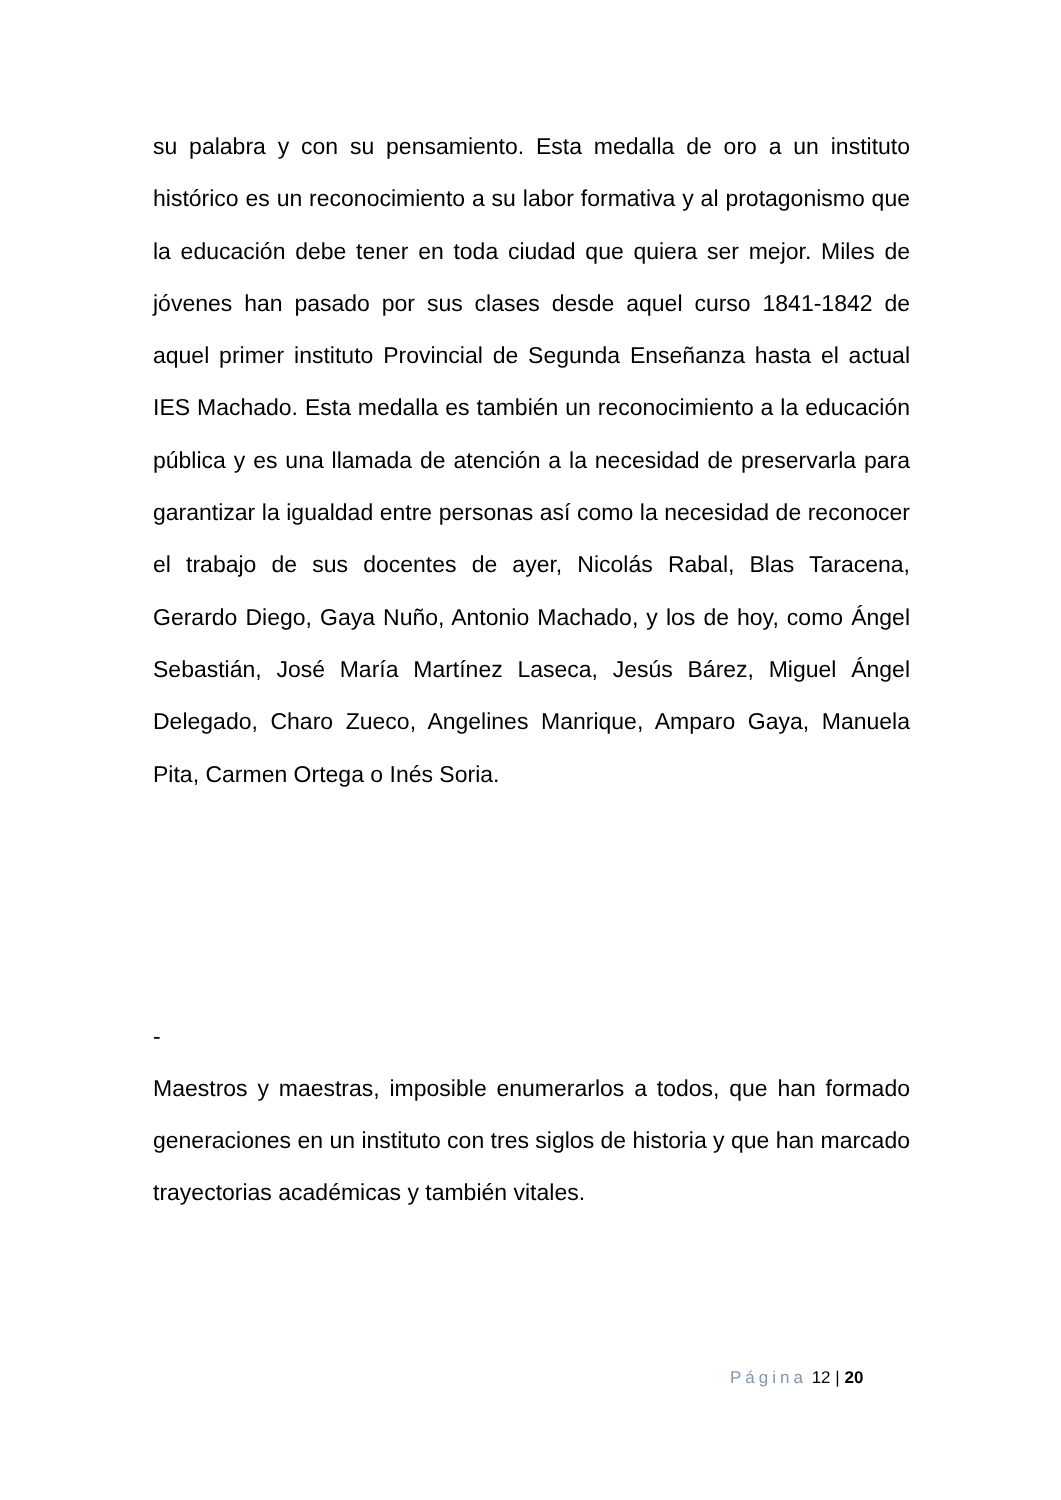su palabra y con su pensamiento. Esta medalla de oro a un instituto histórico es un reconocimiento a su labor formativa y al protagonismo que la educación debe tener en toda ciudad que quiera ser mejor. Miles de jóvenes han pasado por sus clases desde aquel curso 1841-1842 de aquel primer instituto Provincial de Segunda Enseñanza hasta el actual IES Machado. Esta medalla es también un reconocimiento a la educación pública y es una llamada de atención a la necesidad de preservarla para garantizar la igualdad entre personas así como la necesidad de reconocer el trabajo de sus docentes de ayer, Nicolás Rabal, Blas Taracena, Gerardo Diego, Gaya Nuño, Antonio Machado, y los de hoy, como Ángel Sebastián, José María Martínez Laseca, Jesús Bárez, Miguel Ángel Delegado, Charo Zueco, Angelines Manrique, Amparo Gaya, Manuela Pita, Carmen Ortega o Inés Soria.
-
Maestros y maestras, imposible enumerarlos a todos, que han formado generaciones en un instituto con tres siglos de historia y que han marcado trayectorias académicas y también vitales.
Página 12 | 20